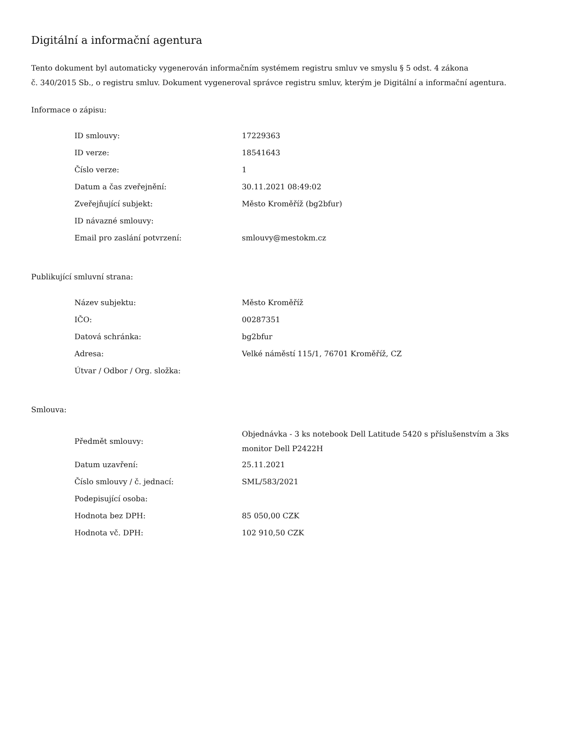Digitální a informační agentura
Tento dokument byl automaticky vygenerován informačním systémem registru smluv ve smyslu § 5 odst. 4 zákona
č. 340/2015 Sb., o registru smluv. Dokument vygeneroval správce registru smluv, kterým je Digitální a informační agentura.
Informace o zápisu:
| ID smlouvy: | 17229363 |
| ID verze: | 18541643 |
| Číslo verze: | 1 |
| Datum a čas zveřejnění: | 30.11.2021 08:49:02 |
| Zveřejňující subjekt: | Město Kroměříž (bg2bfur) |
| ID návazné smlouvy: | |
| Email pro zaslání potvrzení: | smlouvy@mestokm.cz |
Publikující smluvní strana:
| Název subjektu: | Město Kroměříž |
| IČO: | 00287351 |
| Datová schránka: | bg2bfur |
| Adresa: | Velké náměstí 115/1, 76701 Kroměříž, CZ |
| Útvar / Odbor / Org. složka: | |
Smlouva:
| Předmět smlouvy: | Objednávka - 3 ks notebook Dell Latitude 5420 s příslušenstvím a 3ks monitor Dell P2422H |
| Datum uzavření: | 25.11.2021 |
| Číslo smlouvy / č. jednací: | SML/583/2021 |
| Podepisující osoba: | |
| Hodnota bez DPH: | 85 050,00 CZK |
| Hodnota vč. DPH: | 102 910,50 CZK |